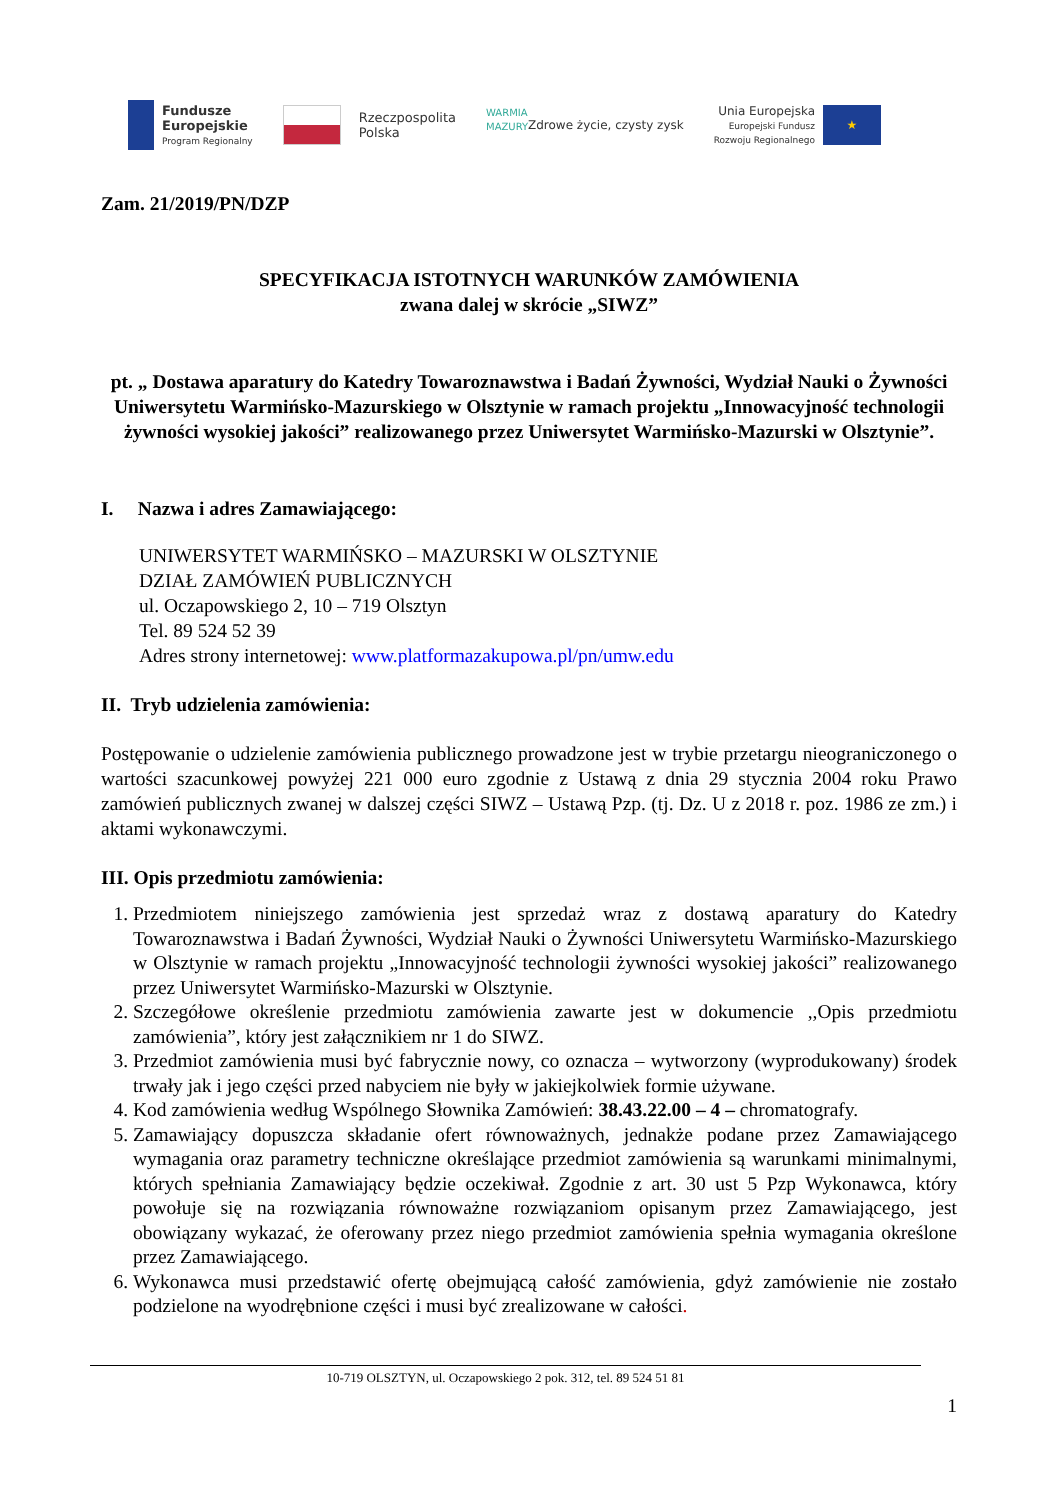Fundusze
Europejskie
Program Regionalny
Rzeczpospolita
Polska
WARMIA MAZURY
Zdrowe życie, czysty zysk
Unia Europejska
Europejski Fundusz
Rozwoju Regionalnego
★
Zam. 21/2019/PN/DZP
SPECYFIKACJA ISTOTNYCH WARUNKÓW ZAMÓWIENIA
zwana dalej w skrócie „SIWZ”
pt. „ Dostawa aparatury do Katedry Towaroznawstwa i Badań Żywności, Wydział Nauki o Żywności Uniwersytetu Warmińsko-Mazurskiego w Olsztynie w ramach projektu „Innowacyjność technologii żywności wysokiej jakości” realizowanego przez Uniwersytet Warmińsko-Mazurski w Olsztynie”.
I. Nazwa i adres Zamawiającego:
UNIWERSYTET WARMIŃSKO – MAZURSKI W OLSZTYNIE
DZIAŁ ZAMÓWIEŃ PUBLICZNYCH
ul. Oczapowskiego 2, 10 – 719 Olsztyn
Tel. 89 524 52 39
Adres strony internetowej: www.platformazakupowa.pl/pn/umw.edu
II. Tryb udzielenia zamówienia:
Postępowanie o udzielenie zamówienia publicznego prowadzone jest w trybie przetargu nieograniczonego o wartości szacunkowej powyżej 221 000 euro zgodnie z Ustawą z dnia 29 stycznia 2004 roku Prawo zamówień publicznych zwanej w dalszej części SIWZ – Ustawą Pzp. (tj. Dz. U z 2018 r. poz. 1986 ze zm.) i aktami wykonawczymi.
III. Opis przedmiotu zamówienia:
1. Przedmiotem niniejszego zamówienia jest sprzedaż wraz z dostawą aparatury do Katedry Towaroznawstwa i Badań Żywności, Wydział Nauki o Żywności Uniwersytetu Warmińsko-Mazurskiego w Olsztynie w ramach projektu „Innowacyjność technologii żywności wysokiej jakości” realizowanego przez Uniwersytet Warmińsko-Mazurski w Olsztynie.
2. Szczegółowe określenie przedmiotu zamówienia zawarte jest w dokumencie ,,Opis przedmiotu zamówienia”, który jest załącznikiem nr 1 do SIWZ.
3. Przedmiot zamówienia musi być fabrycznie nowy, co oznacza – wytworzony (wyprodukowany) środek trwały jak i jego części przed nabyciem nie były w jakiejkolwiek formie używane.
4. Kod zamówienia według Wspólnego Słownika Zamówień: 38.43.22.00 – 4 – chromatografy.
5. Zamawiający dopuszcza składanie ofert równoważnych, jednakże podane przez Zamawiającego wymagania oraz parametry techniczne określające przedmiot zamówienia są warunkami minimalnymi, których spełniania Zamawiający będzie oczekiwał. Zgodnie z art. 30 ust 5 Pzp Wykonawca, który powołuje się na rozwiązania równoważne rozwiązaniom opisanym przez Zamawiającego, jest obowiązany wykazać, że oferowany przez niego przedmiot zamówienia spełnia wymagania określone przez Zamawiającego.
6. Wykonawca musi przedstawić ofertę obejmującą całość zamówienia, gdyż zamówienie nie zostało podzielone na wyodrębnione części i musi być zrealizowane w całości.
10-719 OLSZTYN, ul. Oczapowskiego 2 pok. 312, tel. 89 524 51 81
1